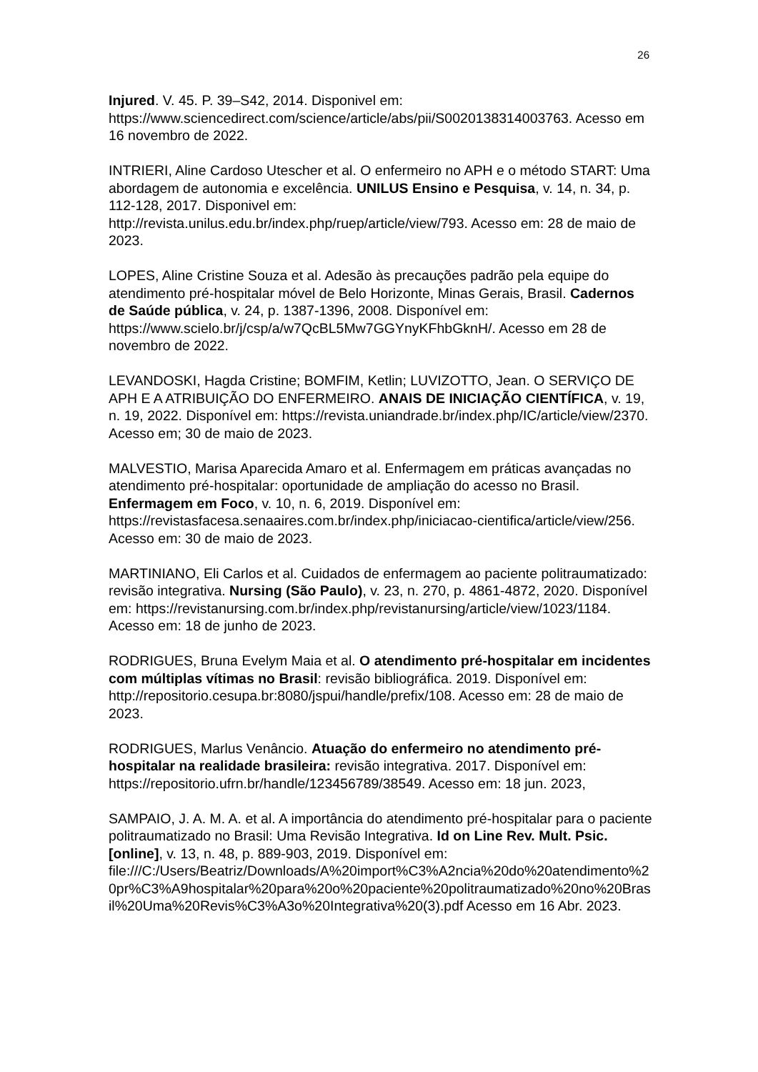26
Injured. V. 45. P. 39–S42, 2014. Disponivel em: https://www.sciencedirect.com/science/article/abs/pii/S0020138314003763. Acesso em 16 novembro de 2022.
INTRIERI, Aline Cardoso Utescher et al. O enfermeiro no APH e o método START: Uma abordagem de autonomia e excelência. UNILUS Ensino e Pesquisa, v. 14, n. 34, p. 112-128, 2017. Disponivel em: http://revista.unilus.edu.br/index.php/ruep/article/view/793. Acesso em: 28 de maio de 2023.
LOPES, Aline Cristine Souza et al. Adesão às precauções padrão pela equipe do atendimento pré-hospitalar móvel de Belo Horizonte, Minas Gerais, Brasil. Cadernos de Saúde pública, v. 24, p. 1387-1396, 2008. Disponível em: https://www.scielo.br/j/csp/a/w7QcBL5Mw7GGYnyKFhbGknH/. Acesso em 28 de novembro de 2022.
LEVANDOSKI, Hagda Cristine; BOMFIM, Ketlin; LUVIZOTTO, Jean. O SERVIÇO DE APH E A ATRIBUIÇÃO DO ENFERMEIRO. ANAIS DE INICIAÇÃO CIENTÍFICA, v. 19, n. 19, 2022. Disponível em: https://revista.uniandrade.br/index.php/IC/article/view/2370. Acesso em; 30 de maio de 2023.
MALVESTIO, Marisa Aparecida Amaro et al. Enfermagem em práticas avançadas no atendimento pré-hospitalar: oportunidade de ampliação do acesso no Brasil. Enfermagem em Foco, v. 10, n. 6, 2019. Disponível em: https://revistasfacesa.senaaires.com.br/index.php/iniciacao-cientifica/article/view/256. Acesso em: 30 de maio de 2023.
MARTINIANO, Eli Carlos et al. Cuidados de enfermagem ao paciente politraumatizado: revisão integrativa. Nursing (São Paulo), v. 23, n. 270, p. 4861-4872, 2020. Disponível em: https://revistanursing.com.br/index.php/revistanursing/article/view/1023/1184. Acesso em: 18 de junho de 2023.
RODRIGUES, Bruna Evelym Maia et al. O atendimento pré-hospitalar em incidentes com múltiplas vítimas no Brasil: revisão bibliográfica. 2019. Disponível em: http://repositorio.cesupa.br:8080/jspui/handle/prefix/108. Acesso em: 28 de maio de 2023.
RODRIGUES, Marlus Venâncio. Atuação do enfermeiro no atendimento pré-hospitalar na realidade brasileira: revisão integrativa. 2017. Disponível em: https://repositorio.ufrn.br/handle/123456789/38549. Acesso em: 18 jun. 2023,
SAMPAIO, J. A. M. A. et al. A importância do atendimento pré-hospitalar para o paciente politraumatizado no Brasil: Uma Revisão Integrativa. Id on Line Rev. Mult. Psic.[online], v. 13, n. 48, p. 889-903, 2019. Disponível em: file:///C:/Users/Beatriz/Downloads/A%20import%C3%A2ncia%20do%20atendimento%20pr%C3%A9hospitalar%20para%20o%20paciente%20politraumatizado%20no%20Brasil%20Uma%20Revis%C3%A3o%20Integrativa%20(3).pdf Acesso em 16 Abr. 2023.